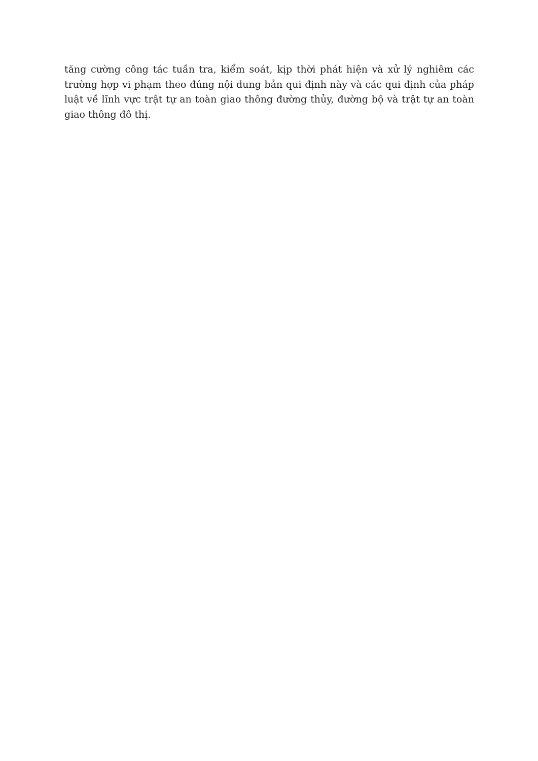tăng cường công tác tuần tra, kiểm soát, kịp thời phát hiện và xử lý nghiêm các trường hợp vi phạm theo đúng nội dung bản qui định này và các qui định của pháp luật về lĩnh vực trật tự an toàn giao thông đường thủy, đường bộ và trật tự an toàn giao thông đô thị.